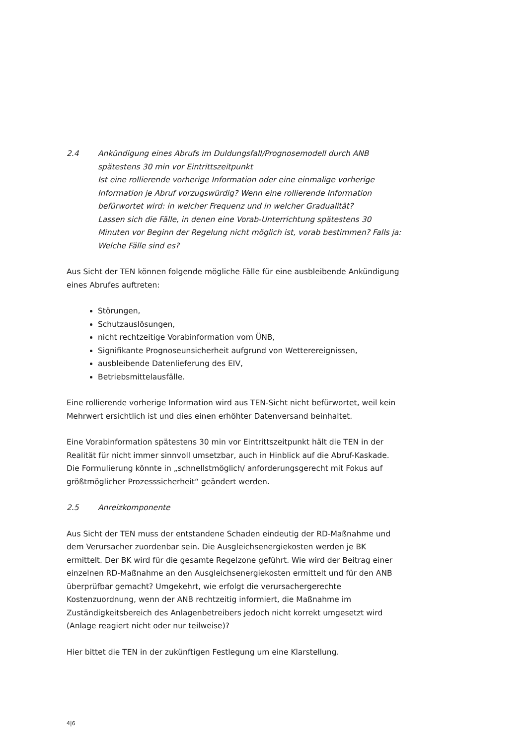2.4 Ankündigung eines Abrufs im Duldungsfall/Prognosemodell durch ANB spätestens 30 min vor Eintrittszeitpunkt
Ist eine rollierende vorherige Information oder eine einmalige vorherige Information je Abruf vorzugswürdig? Wenn eine rollierende Information befürwortet wird: in welcher Frequenz und in welcher Gradualität?
Lassen sich die Fälle, in denen eine Vorab-Unterrichtung spätestens 30 Minuten vor Beginn der Regelung nicht möglich ist, vorab bestimmen? Falls ja: Welche Fälle sind es?
Aus Sicht der TEN können folgende mögliche Fälle für eine ausbleibende Ankündigung eines Abrufes auftreten:
Störungen,
Schutzauslösungen,
nicht rechtzeitige Vorabinformation vom ÜNB,
Signifikante Prognoseunsicherheit aufgrund von Wetterereignissen,
ausbleibende Datenlieferung des EIV,
Betriebsmittelausfälle.
Eine rollierende vorherige Information wird aus TEN-Sicht nicht befürwortet, weil kein Mehrwert ersichtlich ist und dies einen erhöhter Datenversand beinhaltet.
Eine Vorabinformation spätestens 30 min vor Eintrittszeitpunkt hält die TEN in der Realität für nicht immer sinnvoll umsetzbar, auch in Hinblick auf die Abruf-Kaskade. Die Formulierung könnte in „schnellstmöglich/ anforderungsgerecht mit Fokus auf größtmöglicher Prozesssicherheit“ geändert werden.
2.5 Anreizkomponente
Aus Sicht der TEN muss der entstandene Schaden eindeutig der RD-Maßnahme und dem Verursacher zuordenbar sein. Die Ausgleichsenergiekosten werden je BK ermittelt. Der BK wird für die gesamte Regelzone geführt. Wie wird der Beitrag einer einzelnen RD-Maßnahme an den Ausgleichsenergiekosten ermittelt und für den ANB überprüfbar gemacht? Umgekehrt, wie erfolgt die verursachergerechte Kostenzuordnung, wenn der ANB rechtzeitig informiert, die Maßnahme im Zuständigkeitsbereich des Anlagenbetreibers jedoch nicht korrekt umgesetzt wird (Anlage reagiert nicht oder nur teilweise)?
Hier bittet die TEN in der zukünftigen Festlegung um eine Klarstellung.
4|6